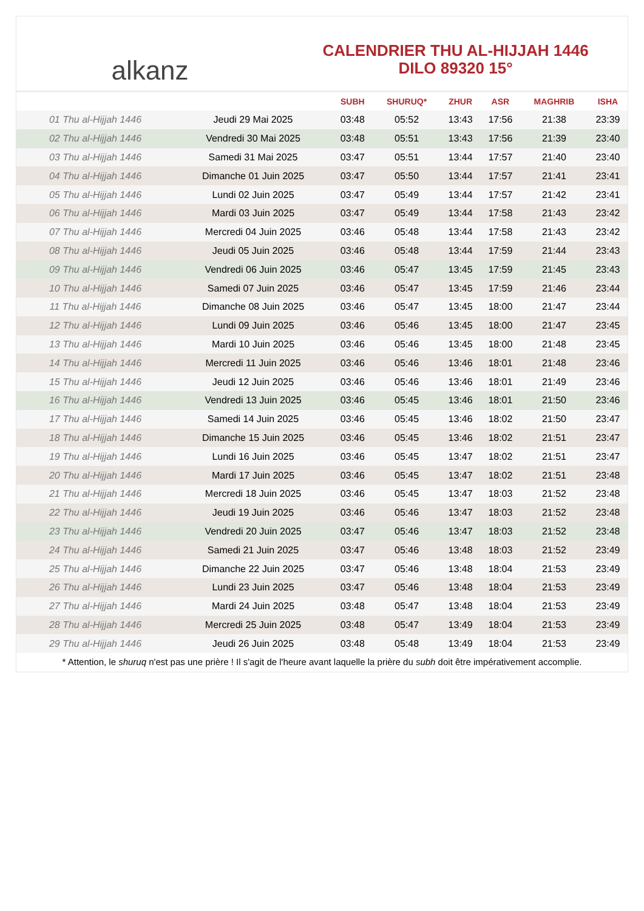alkanz
CALENDRIER THU AL-HIJJAH 1446
DILO 89320 15°
| | | SUBH | SHURUQ* | ZHUR | ASR | MAGHRIB | ISHA |
| --- | --- | --- | --- | --- | --- | --- | --- |
| 01 Thu al-Hijjah 1446 | Jeudi 29 Mai 2025 | 03:48 | 05:52 | 13:43 | 17:56 | 21:38 | 23:39 |
| 02 Thu al-Hijjah 1446 | Vendredi 30 Mai 2025 | 03:48 | 05:51 | 13:43 | 17:56 | 21:39 | 23:40 |
| 03 Thu al-Hijjah 1446 | Samedi 31 Mai 2025 | 03:47 | 05:51 | 13:44 | 17:57 | 21:40 | 23:40 |
| 04 Thu al-Hijjah 1446 | Dimanche 01 Juin 2025 | 03:47 | 05:50 | 13:44 | 17:57 | 21:41 | 23:41 |
| 05 Thu al-Hijjah 1446 | Lundi 02 Juin 2025 | 03:47 | 05:49 | 13:44 | 17:57 | 21:42 | 23:41 |
| 06 Thu al-Hijjah 1446 | Mardi 03 Juin 2025 | 03:47 | 05:49 | 13:44 | 17:58 | 21:43 | 23:42 |
| 07 Thu al-Hijjah 1446 | Mercredi 04 Juin 2025 | 03:46 | 05:48 | 13:44 | 17:58 | 21:43 | 23:42 |
| 08 Thu al-Hijjah 1446 | Jeudi 05 Juin 2025 | 03:46 | 05:48 | 13:44 | 17:59 | 21:44 | 23:43 |
| 09 Thu al-Hijjah 1446 | Vendredi 06 Juin 2025 | 03:46 | 05:47 | 13:45 | 17:59 | 21:45 | 23:43 |
| 10 Thu al-Hijjah 1446 | Samedi 07 Juin 2025 | 03:46 | 05:47 | 13:45 | 17:59 | 21:46 | 23:44 |
| 11 Thu al-Hijjah 1446 | Dimanche 08 Juin 2025 | 03:46 | 05:47 | 13:45 | 18:00 | 21:47 | 23:44 |
| 12 Thu al-Hijjah 1446 | Lundi 09 Juin 2025 | 03:46 | 05:46 | 13:45 | 18:00 | 21:47 | 23:45 |
| 13 Thu al-Hijjah 1446 | Mardi 10 Juin 2025 | 03:46 | 05:46 | 13:45 | 18:00 | 21:48 | 23:45 |
| 14 Thu al-Hijjah 1446 | Mercredi 11 Juin 2025 | 03:46 | 05:46 | 13:46 | 18:01 | 21:48 | 23:46 |
| 15 Thu al-Hijjah 1446 | Jeudi 12 Juin 2025 | 03:46 | 05:46 | 13:46 | 18:01 | 21:49 | 23:46 |
| 16 Thu al-Hijjah 1446 | Vendredi 13 Juin 2025 | 03:46 | 05:45 | 13:46 | 18:01 | 21:50 | 23:46 |
| 17 Thu al-Hijjah 1446 | Samedi 14 Juin 2025 | 03:46 | 05:45 | 13:46 | 18:02 | 21:50 | 23:47 |
| 18 Thu al-Hijjah 1446 | Dimanche 15 Juin 2025 | 03:46 | 05:45 | 13:46 | 18:02 | 21:51 | 23:47 |
| 19 Thu al-Hijjah 1446 | Lundi 16 Juin 2025 | 03:46 | 05:45 | 13:47 | 18:02 | 21:51 | 23:47 |
| 20 Thu al-Hijjah 1446 | Mardi 17 Juin 2025 | 03:46 | 05:45 | 13:47 | 18:02 | 21:51 | 23:48 |
| 21 Thu al-Hijjah 1446 | Mercredi 18 Juin 2025 | 03:46 | 05:45 | 13:47 | 18:03 | 21:52 | 23:48 |
| 22 Thu al-Hijjah 1446 | Jeudi 19 Juin 2025 | 03:46 | 05:46 | 13:47 | 18:03 | 21:52 | 23:48 |
| 23 Thu al-Hijjah 1446 | Vendredi 20 Juin 2025 | 03:47 | 05:46 | 13:47 | 18:03 | 21:52 | 23:48 |
| 24 Thu al-Hijjah 1446 | Samedi 21 Juin 2025 | 03:47 | 05:46 | 13:48 | 18:03 | 21:52 | 23:49 |
| 25 Thu al-Hijjah 1446 | Dimanche 22 Juin 2025 | 03:47 | 05:46 | 13:48 | 18:04 | 21:53 | 23:49 |
| 26 Thu al-Hijjah 1446 | Lundi 23 Juin 2025 | 03:47 | 05:46 | 13:48 | 18:04 | 21:53 | 23:49 |
| 27 Thu al-Hijjah 1446 | Mardi 24 Juin 2025 | 03:48 | 05:47 | 13:48 | 18:04 | 21:53 | 23:49 |
| 28 Thu al-Hijjah 1446 | Mercredi 25 Juin 2025 | 03:48 | 05:47 | 13:49 | 18:04 | 21:53 | 23:49 |
| 29 Thu al-Hijjah 1446 | Jeudi 26 Juin 2025 | 03:48 | 05:48 | 13:49 | 18:04 | 21:53 | 23:49 |
* Attention, le shuruq n'est pas une prière ! Il s'agit de l'heure avant laquelle la prière du subh doit être impérativement accomplie.